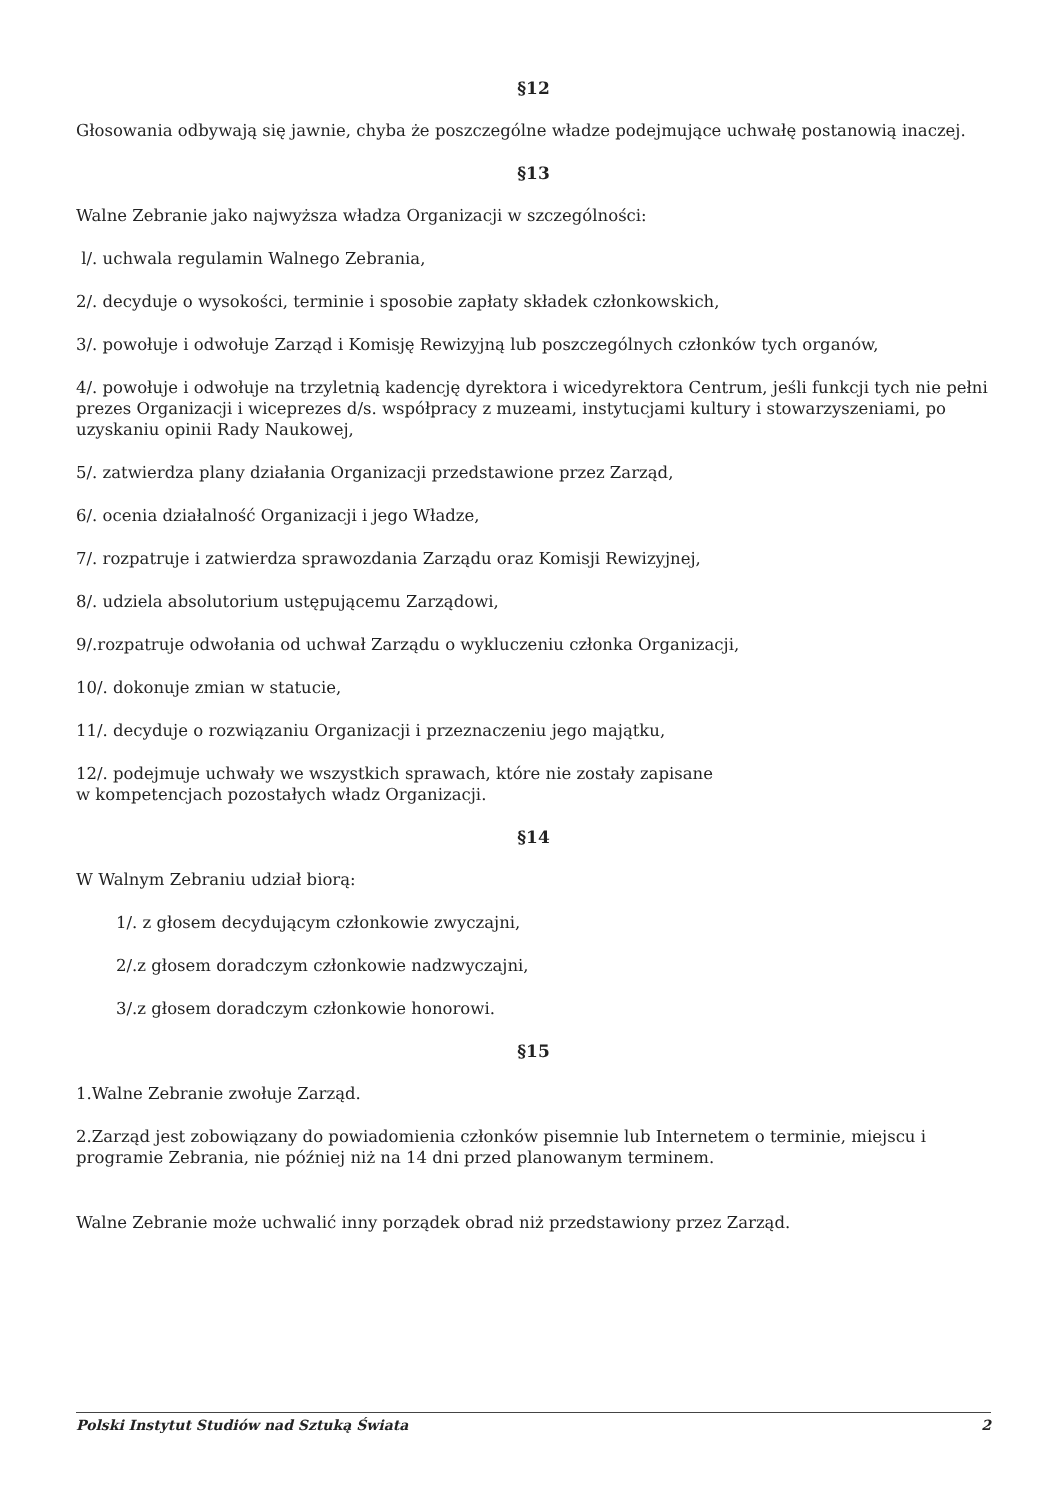§12
Głosowania odbywają się jawnie, chyba że poszczególne władze podejmujące uchwałę postanowią inaczej.
§13
Walne Zebranie jako najwyższa władza Organizacji w szczególności:
l/. uchwala regulamin Walnego Zebrania,
2/. decyduje o wysokości, terminie i sposobie zapłaty składek członkowskich,
3/. powołuje i odwołuje Zarząd i Komisję Rewizyjną lub poszczególnych członków tych organów,
4/. powołuje i odwołuje na trzyletnią kadencję dyrektora i wicedyrektora Centrum, jeśli funkcji tych nie pełni prezes Organizacji i wiceprezes d/s. współpracy z muzeami, instytucjami kultury i stowarzyszeniami, po uzyskaniu opinii Rady Naukowej,
5/. zatwierdza plany działania Organizacji przedstawione przez Zarząd,
6/. ocenia działalność Organizacji i jego Władze,
7/. rozpatruje i zatwierdza sprawozdania Zarządu oraz Komisji Rewizyjnej,
8/. udziela absolutorium ustępującemu Zarządowi,
9/.rozpatruje odwołania od uchwał Zarządu o wykluczeniu członka Organizacji,
10/. dokonuje zmian w statucie,
11/. decyduje o rozwiązaniu Organizacji i przeznaczeniu jego majątku,
12/. podejmuje uchwały we wszystkich sprawach, które nie zostały zapisane
w kompetencjach pozostałych władz Organizacji.
§14
W Walnym Zebraniu udział biorą:
1/. z głosem decydującym członkowie zwyczajni,
2/.z głosem doradczym członkowie nadzwyczajni,
3/.z głosem doradczym członkowie honorowi.
§15
1.Walne Zebranie zwołuje Zarząd.
2.Zarząd jest zobowiązany do powiadomienia członków pisemnie lub Internetem o terminie, miejscu i programie Zebrania, nie później niż na 14 dni przed planowanym terminem.
Walne Zebranie może uchwalić inny porządek obrad niż przedstawiony przez Zarząd.
Polski Instytut Studiów nad Sztuką Świata 2